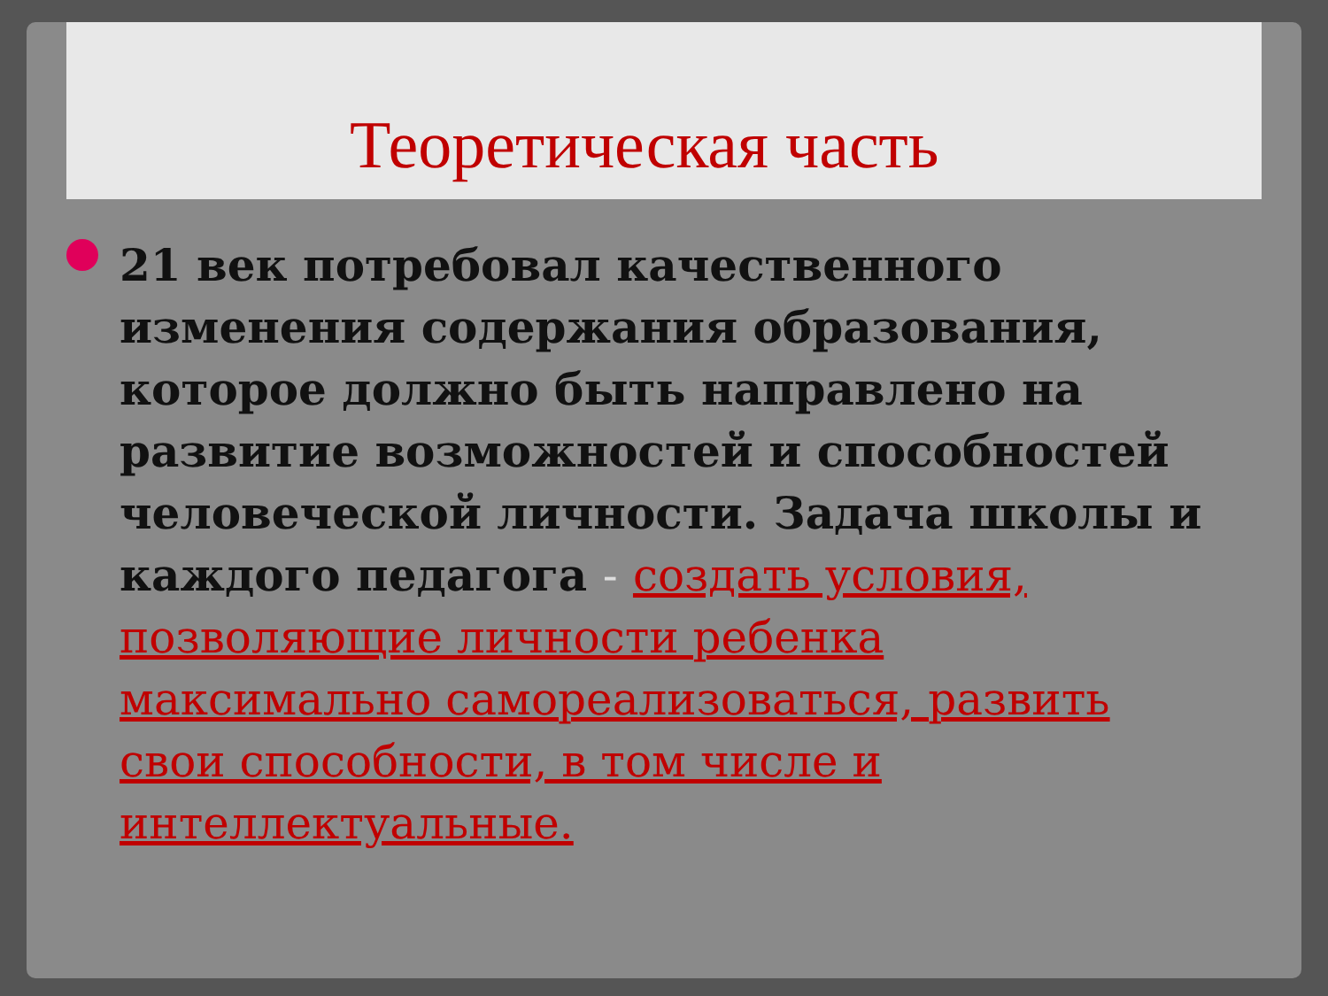Теоретическая часть
21 век потребовал качественного изменения содержания образования, которое должно быть направлено на развитие возможностей и способностей человеческой личности. Задача школы и каждого педагога - создать условия, позволяющие личности ребенка максимально самореализоваться, развить свои способности, в том числе и интеллектуальные.